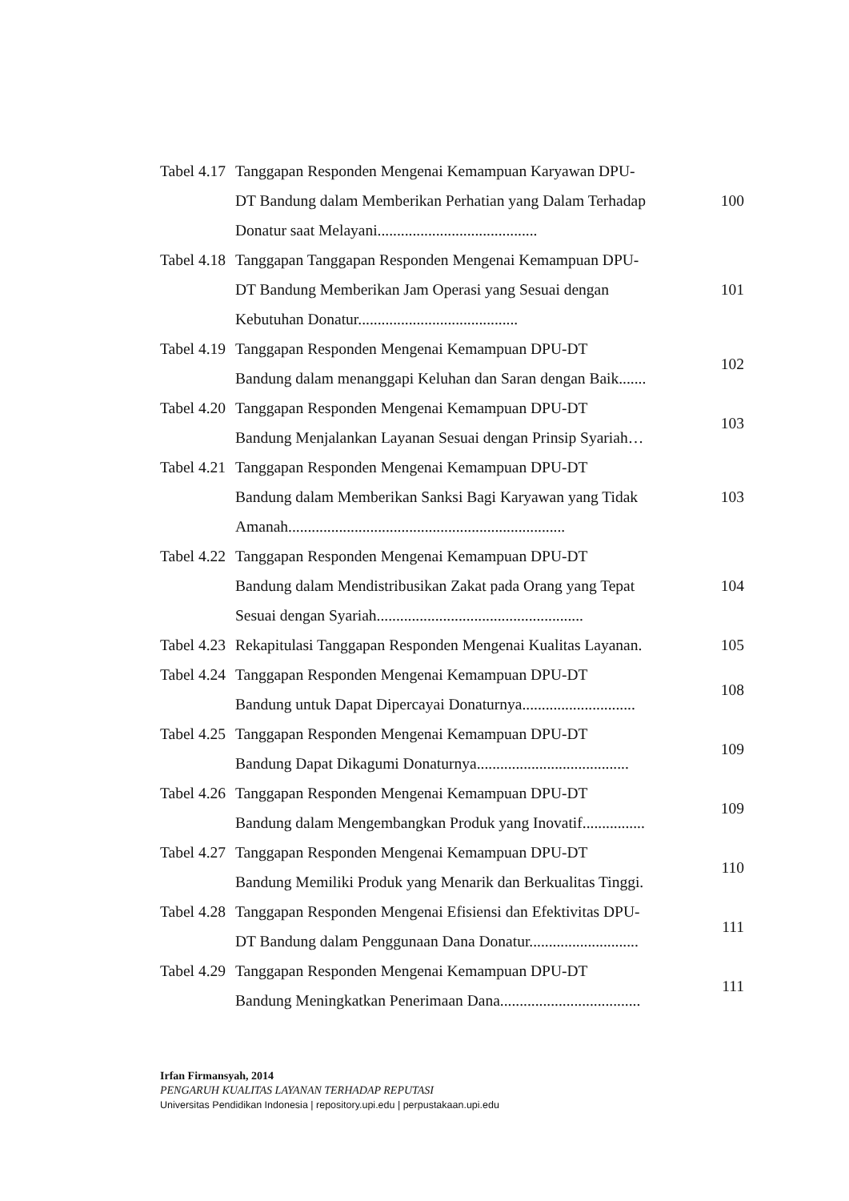| Tabel 4.17 | Tanggapan Responden Mengenai Kemampuan Karyawan DPU- DT Bandung dalam Memberikan Perhatian yang Dalam Terhadap Donatur saat Melayani......................................... | 100 |
| Tabel 4.18 | Tanggapan Tanggapan Responden Mengenai Kemampuan DPU- DT Bandung Memberikan Jam Operasi yang Sesuai dengan Kebutuhan Donatur......................................... | 101 |
| Tabel 4.19 | Tanggapan Responden Mengenai Kemampuan DPU-DT Bandung dalam menanggapi Keluhan dan Saran dengan Baik....... | 102 |
| Tabel 4.20 | Tanggapan Responden Mengenai Kemampuan DPU-DT Bandung Menjalankan Layanan Sesuai dengan Prinsip Syariah… | 103 |
| Tabel 4.21 | Tanggapan Responden Mengenai Kemampuan DPU-DT Bandung dalam Memberikan Sanksi Bagi Karyawan yang Tidak Amanah....................................................................... | 103 |
| Tabel 4.22 | Tanggapan Responden Mengenai Kemampuan DPU-DT Bandung dalam Mendistribusikan Zakat pada Orang yang Tepat Sesuai dengan Syariah..................................................... | 104 |
| Tabel 4.23 | Rekapitulasi Tanggapan Responden Mengenai Kualitas Layanan. | 105 |
| Tabel 4.24 | Tanggapan Responden Mengenai Kemampuan DPU-DT Bandung untuk Dapat Dipercayai Donaturnya............................. | 108 |
| Tabel 4.25 | Tanggapan Responden Mengenai Kemampuan DPU-DT Bandung Dapat Dikagumi Donaturnya....................................... | 109 |
| Tabel 4.26 | Tanggapan Responden Mengenai Kemampuan DPU-DT Bandung dalam Mengembangkan Produk yang Inovatif................ | 109 |
| Tabel 4.27 | Tanggapan Responden Mengenai Kemampuan DPU-DT Bandung Memiliki Produk yang Menarik dan Berkualitas Tinggi. | 110 |
| Tabel 4.28 | Tanggapan Responden Mengenai Efisiensi dan Efektivitas DPU- DT Bandung dalam Penggunaan Dana Donatur............................ | 111 |
| Tabel 4.29 | Tanggapan Responden Mengenai Kemampuan DPU-DT Bandung Meningkatkan Penerimaan Dana.................................... | 111 |
Irfan Firmansyah, 2014
PENGARUH KUALITAS LAYANAN TERHADAP REPUTASI
Universitas Pendidikan Indonesia | repository.upi.edu | perpustakaan.upi.edu